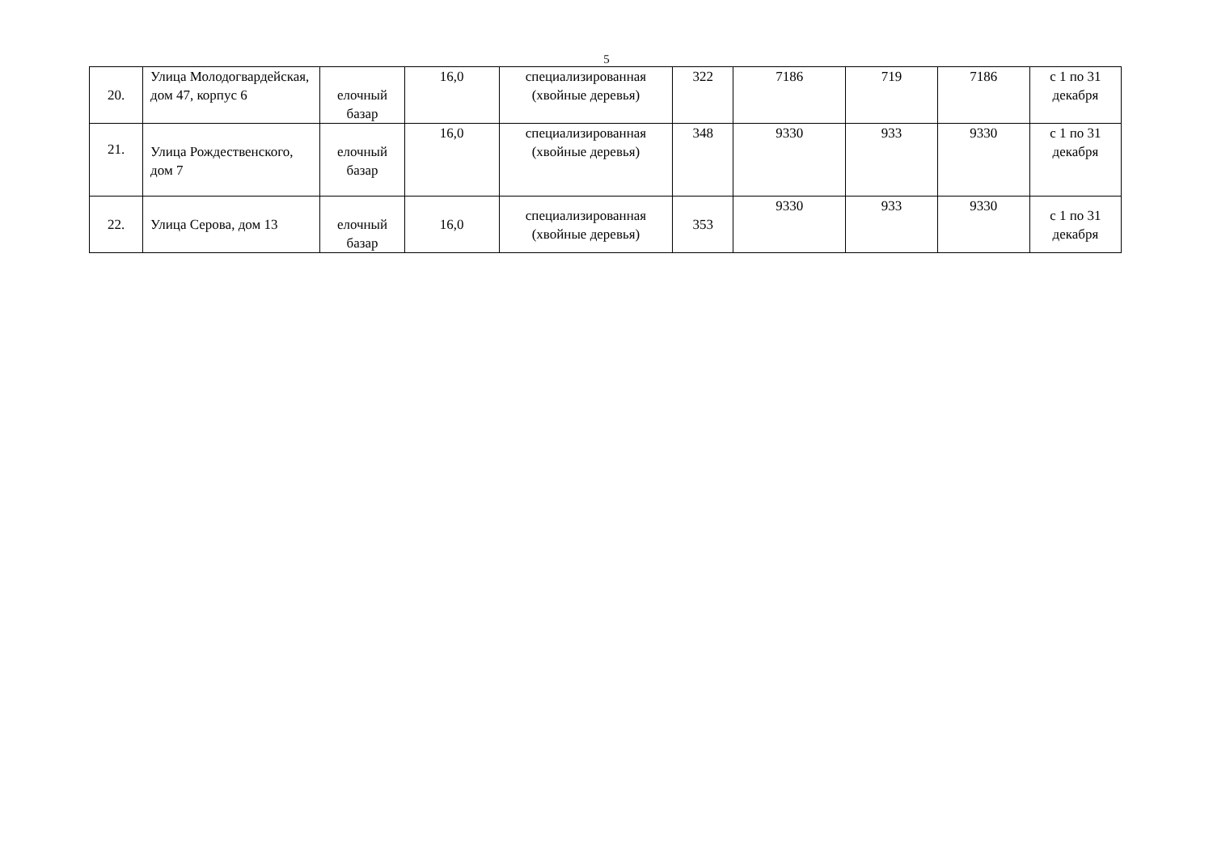5
| 20. | Улица Молодогвардейская, дом 47, корпус 6 | елочный базар | 16,0 | специализированная (хвойные деревья) | 322 | 7186 | 719 | 7186 | с 1 по 31 декабря |
| 21. | Улица Рождественского, дом 7 | елочный базар | 16,0 | специализированная (хвойные деревья) | 348 | 9330 | 933 | 9330 | с 1 по 31 декабря |
| 22. | Улица Серова, дом 13 | елочный базар | 16,0 | специализированная (хвойные деревья) | 353 | 9330 | 933 | 9330 | с 1 по 31 декабря |